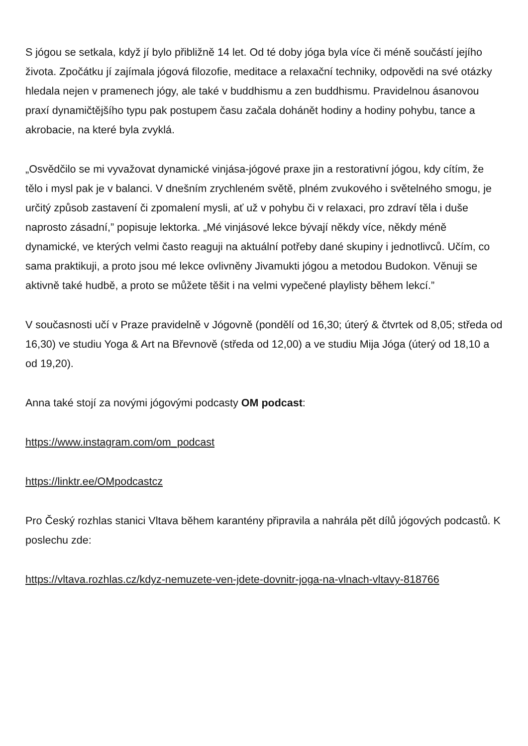S jógou se setkala, když jí bylo přibližně 14 let. Od té doby jóga byla více či méně součástí jejího života. Zpočátku jí zajímala jógová filozofie, meditace a relaxační techniky, odpovědi na své otázky hledala nejen v pramenech jógy, ale také v buddhismu a zen buddhismu. Pravidelnou ásanovou praxí dynamičtějšího typu pak postupem času začala dohánět hodiny a hodiny pohybu, tance a akrobacie, na které byla zvyklá.
„Osvědčilo se mi vyvažovat dynamické vinjása-jógové praxe jin a restorativní jógou, kdy cítím, že tělo i mysl pak je v balanci. V dnešním zrychleném světě, plném zvukového i světelného smogu, je určitý způsob zastavení či zpomalení mysli, ať už v pohybu či v relaxaci, pro zdraví těla i duše naprosto zásadní,” popisuje lektorka. „Mé vinjásové lekce bývají někdy více, někdy méně dynamické, ve kterých velmi často reaguji na aktuální potřeby dané skupiny i jednotlivců. Učím, co sama praktikuji, a proto jsou mé lekce ovlivněny Jivamukti jógou a metodou Budokon. Věnuji se aktivně také hudbě, a proto se můžete těšit i na velmi vypečené playlisty během lekcí.”
V současnosti učí v Praze pravidelně v Jógovně (pondělí od 16,30; úterý & čtvrtek od 8,05; středa od 16,30) ve studiu Yoga & Art na Břevnově (středa od 12,00) a ve studiu Mija Jóga (úterý od 18,10 a od 19,20).
Anna také stojí za novými jógovými podcasty OM podcast:
https://www.instagram.com/om_podcast
https://linktr.ee/OMpodcastcz
Pro Český rozhlas stanici Vltava během karantény připravila a nahrála pět dílů jógových podcastů. K poslechu zde:
https://vltava.rozhlas.cz/kdyz-nemuzete-ven-jdete-dovnitr-joga-na-vlnach-vltavy-818766